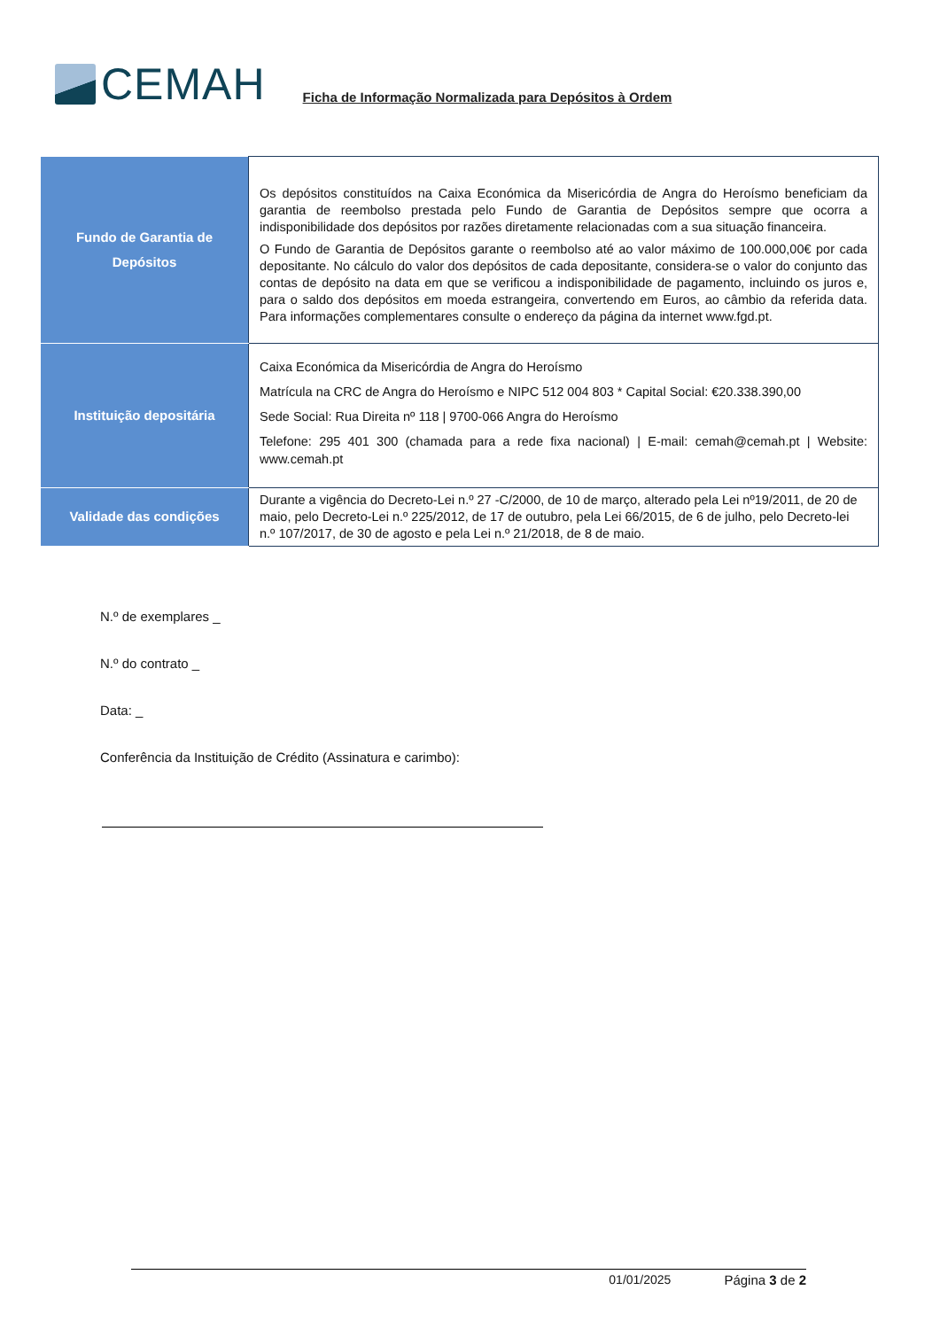CEMAH
Ficha de Informação Normalizada para Depósitos à Ordem
| Fundo de Garantia de Depósitos | Os depósitos constituídos na Caixa Económica da Misericórdia de Angra do Heroísmo beneficiam da garantia de reembolso prestada pelo Fundo de Garantia de Depósitos sempre que ocorra a indisponibilidade dos depósitos por razões diretamente relacionadas com a sua situação financeira. O Fundo de Garantia de Depósitos garante o reembolso até ao valor máximo de 100.000,00€ por cada depositante. No cálculo do valor dos depósitos de cada depositante, considera-se o valor do conjunto das contas de depósito na data em que se verificou a indisponibilidade de pagamento, incluindo os juros e, para o saldo dos depósitos em moeda estrangeira, convertendo em Euros, ao câmbio da referida data. Para informações complementares consulte o endereço da página da internet www.fgd.pt. |
| Instituição depositária | Caixa Económica da Misericórdia de Angra do Heroísmo Matrícula na CRC de Angra do Heroísmo e NIPC 512 004 803 * Capital Social: €20.338.390,00 Sede Social: Rua Direita nº 118 / 9700-066 Angra do Heroísmo Telefone: 295 401 300 (chamada para a rede fixa nacional) / E-mail: cemah@cemah.pt / Website: www.cemah.pt |
| Validade das condições | Durante a vigência do Decreto-Lei n.º 27 -C/2000, de 10 de março, alterado pela Lei nº19/2011, de 20 de maio, pelo Decreto-Lei n.º 225/2012, de 17 de outubro, pela Lei 66/2015, de 6 de julho, pelo Decreto-lei n.º 107/2017, de 30 de agosto e pela Lei n.º 21/2018, de 8 de maio. |
N.º de exemplares _
N.º do contrato _
Data: _
Conferência da Instituição de Crédito (Assinatura e carimbo):
01/01/2025 Página 3 de 2